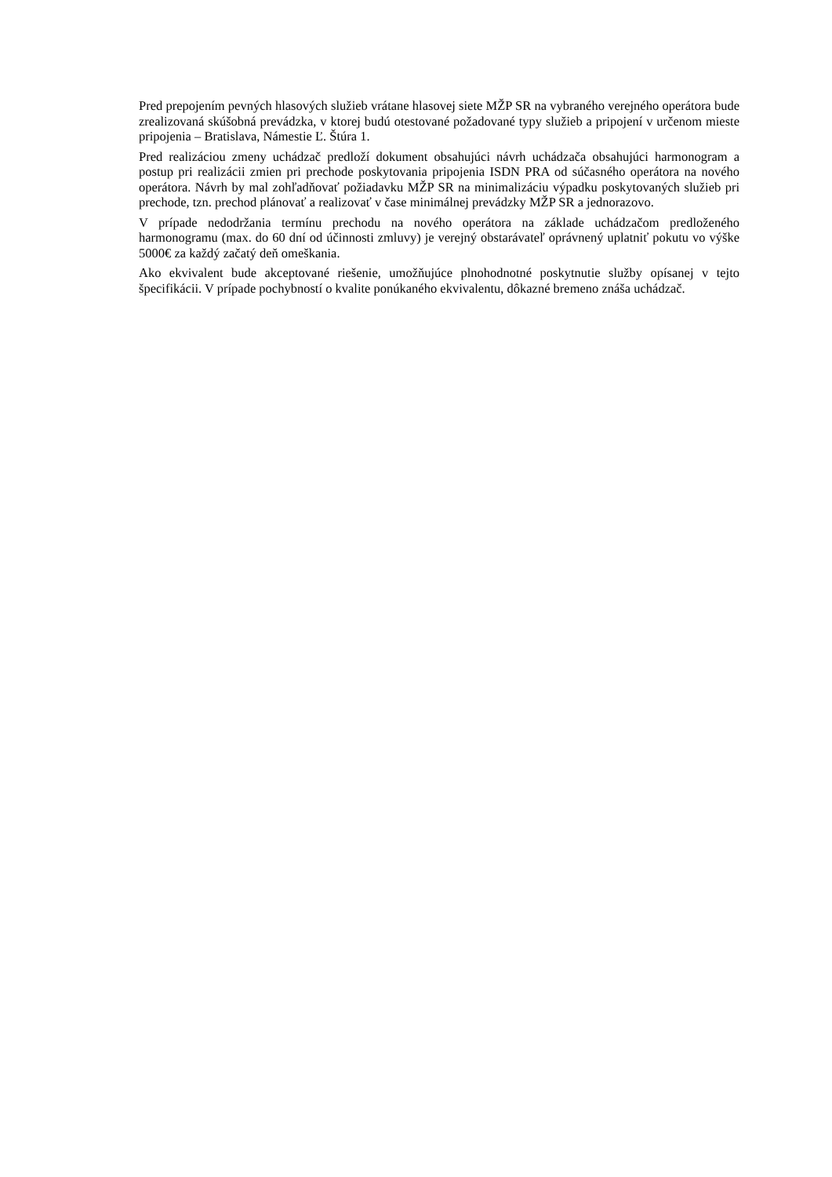Pred prepojením pevných hlasových služieb vrátane hlasovej siete MŽP SR na vybraného verejného operátora bude zrealizovaná skúšobná prevádzka, v ktorej budú otestované požadované typy služieb a pripojení v určenom mieste pripojenia – Bratislava, Námestie Ľ. Štúra 1.
Pred realizáciou zmeny uchádzač predloží dokument obsahujúci návrh uchádzača obsahujúci harmonogram a postup pri realizácii zmien pri prechode poskytovania pripojenia ISDN PRA od súčasného operátora na nového operátora. Návrh by mal zohľadňovať požiadavku MŽP SR na minimalizáciu výpadku poskytovaných služieb pri prechode, tzn. prechod plánovať a realizovať v čase minimálnej prevádzky MŽP SR a jednorazovo.
V prípade nedodržania termínu prechodu na nového operátora na základe uchádzačom predloženého harmonogramu (max. do 60 dní od účinnosti zmluvy) je verejný obstarávateľ oprávnený uplatniť pokutu vo výške 5000€ za každý začatý deň omeškania.
Ako ekvivalent bude akceptované riešenie, umožňujúce plnohodnotné poskytnutie služby opísanej v tejto špecifikácii. V prípade pochybností o kvalite ponúkaného ekvivalentu, dôkazné bremeno znáša uchádzač.